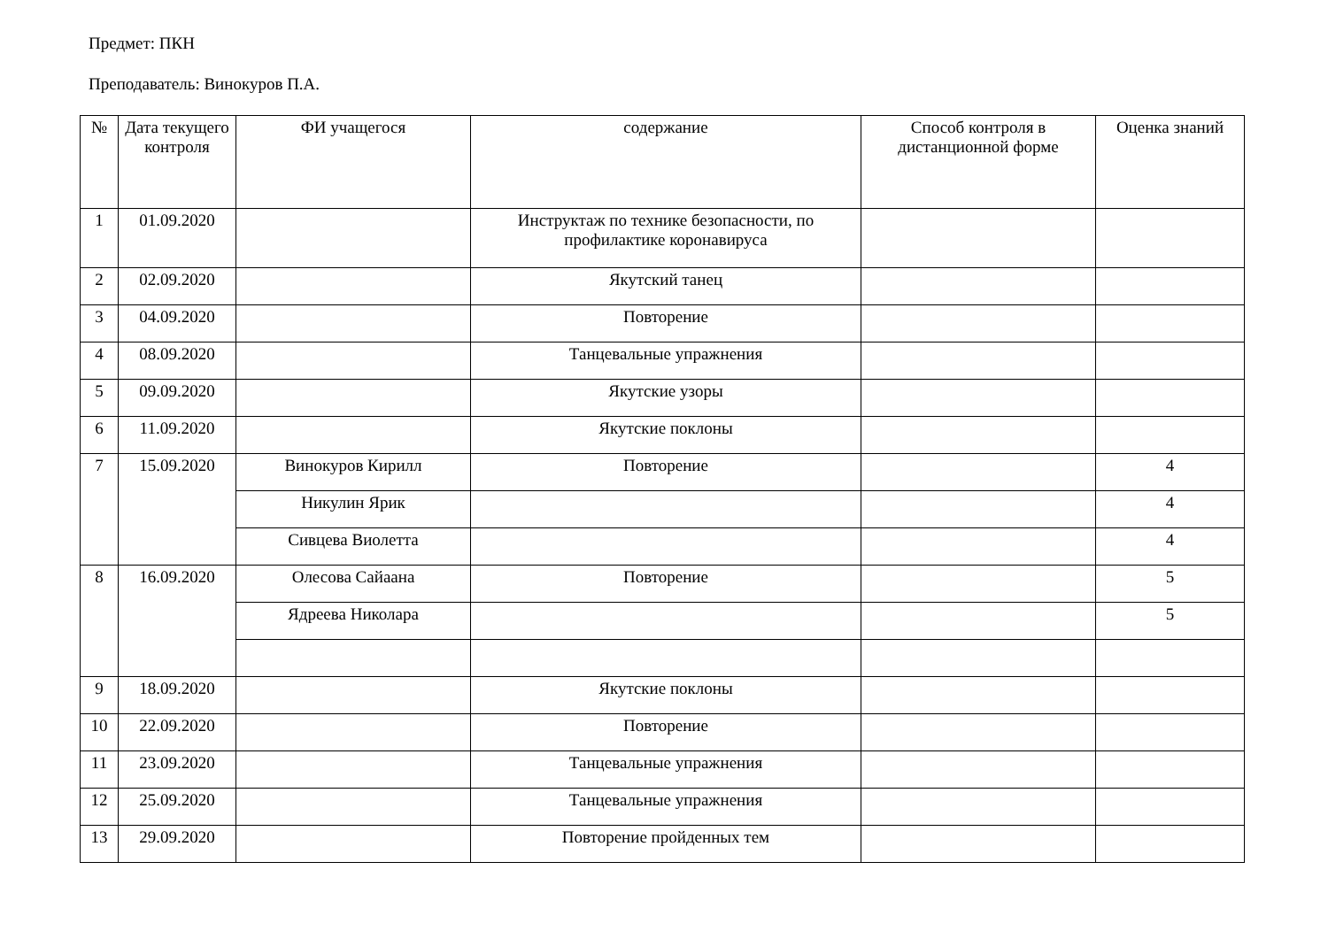Предмет: ПКН
Преподаватель: Винокуров П.А.
| № | Дата текущего контроля | ФИ учащегося | содержание | Способ контроля в дистанционной форме | Оценка знаний |
| --- | --- | --- | --- | --- | --- |
| 1 | 01.09.2020 | | Инструктаж по технике безопасности, по профилактике коронавируса | | |
| 2 | 02.09.2020 | | Якутский танец | | |
| 3 | 04.09.2020 | | Повторение | | |
| 4 | 08.09.2020 | | Танцевальные упражнения | | |
| 5 | 09.09.2020 | | Якутские узоры | | |
| 6 | 11.09.2020 | | Якутские поклоны | | |
| 7 | 15.09.2020 | Винокуров Кирилл | Повторение | | 4 |
| | | Никулин Ярик | | | 4 |
| | | Сивцева Виолетта | | | 4 |
| 8 | 16.09.2020 | Олесова Сайаана | Повторение | | 5 |
| | | Ядреева Николара | | | 5 |
| 9 | 18.09.2020 | | Якутские поклоны | | |
| 10 | 22.09.2020 | | Повторение | | |
| 11 | 23.09.2020 | | Танцевальные упражнения | | |
| 12 | 25.09.2020 | | Танцевальные упражнения | | |
| 13 | 29.09.2020 | | Повторение пройденных тем | | |